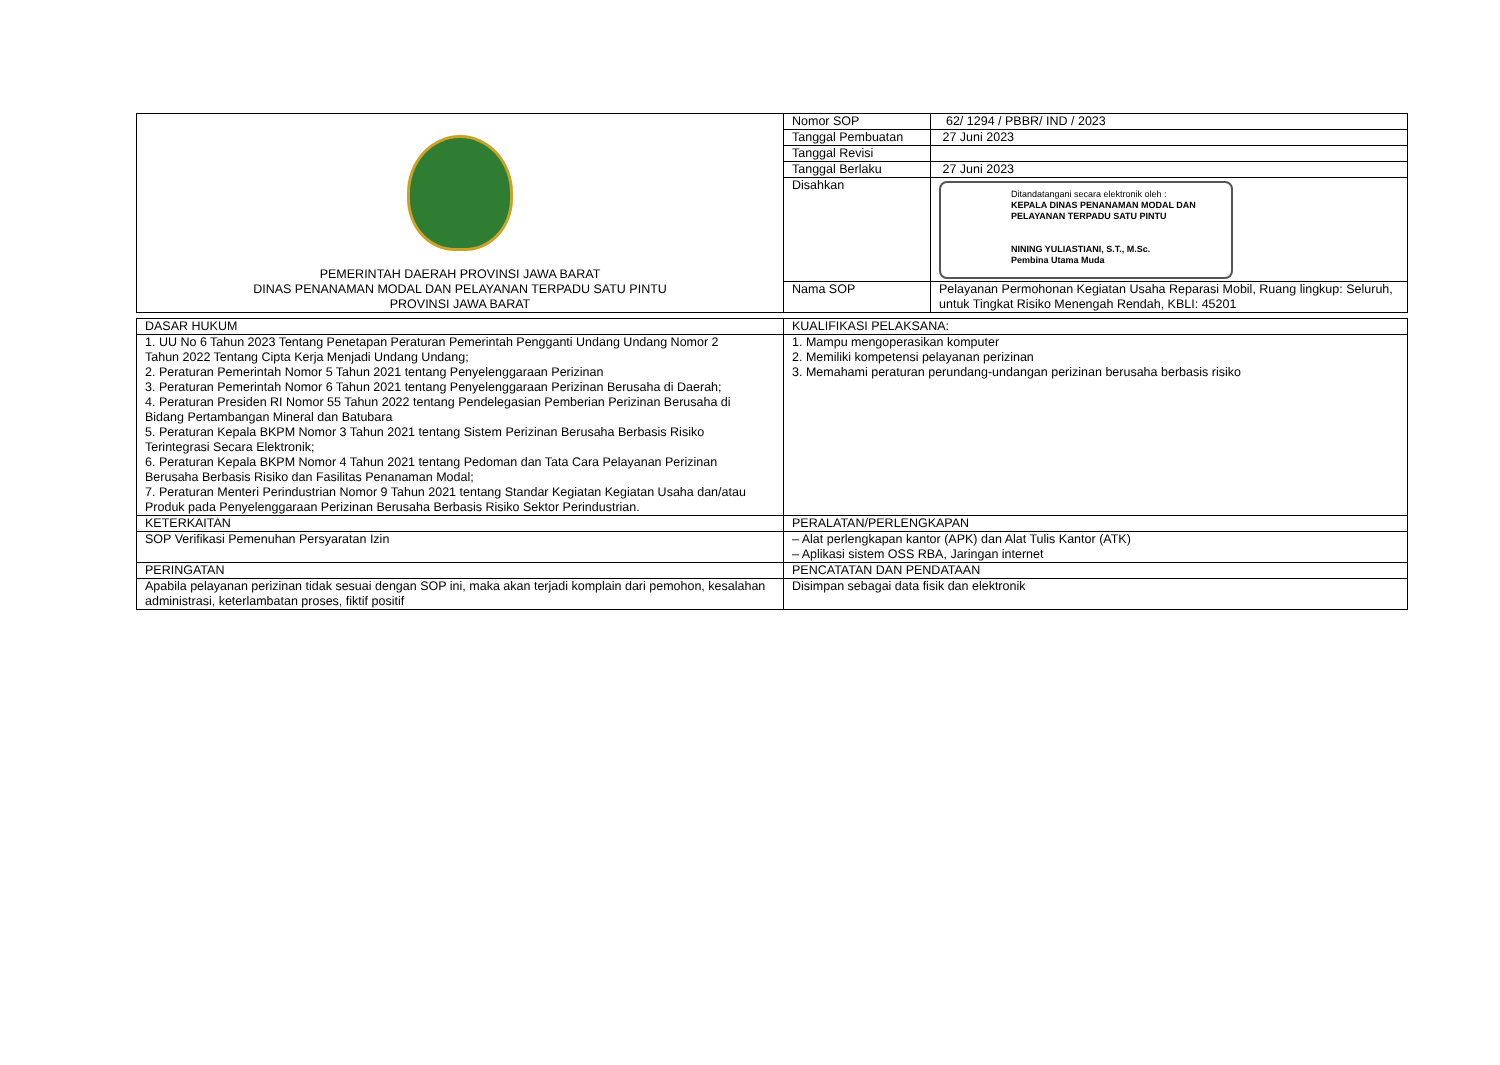| PEMERINTAH DAERAH PROVINSI JAWA BARAT DINAS PENANAMAN MODAL DAN PELAYANAN TERPADU SATU PINTU PROVINSI JAWA BARAT | Nomor SOP | 62/ 1294 / PBBR/ IND / 2023 |
| | Tanggal Pembuatan | 27 Juni 2023 |
| | Tanggal Revisi | |
| | Tanggal Berlaku | 27 Juni 2023 |
| | Disahkan | Ditandatangani secara elektronik oleh : KEPALA DINAS PENANAMAN MODAL DAN PELAYANAN TERPADU SATU PINTU NINING YULIASTIANI, S.T., M.Sc. Pembina Utama Muda |
| | Nama SOP | Pelayanan Permohonan Kegiatan Usaha Reparasi Mobil, Ruang lingkup: Seluruh, untuk Tingkat Risiko Menengah Rendah, KBLI: 45201 |
| DASAR HUKUM | KUALIFIKASI PELAKSANA: |
| 1. UU No 6 Tahun 2023 Tentang Penetapan Peraturan Pemerintah Pengganti Undang Undang Nomor 2 Tahun 2022 Tentang Cipta Kerja Menjadi Undang Undang; 2. Peraturan Pemerintah Nomor 5 Tahun 2021 tentang Penyelenggaraan Perizinan 3. Peraturan Pemerintah Nomor 6 Tahun 2021 tentang Penyelenggaraan Perizinan Berusaha di Daerah; 4. Peraturan Presiden RI Nomor 55 Tahun 2022 tentang Pendelegasian Pemberian Perizinan Berusaha di Bidang Pertambangan Mineral dan Batubara 5. Peraturan Kepala BKPM Nomor 3 Tahun 2021 tentang Sistem Perizinan Berusaha Berbasis Risiko Terintegrasi Secara Elektronik; 6. Peraturan Kepala BKPM Nomor 4 Tahun 2021 tentang Pedoman dan Tata Cara Pelayanan Perizinan Berusaha Berbasis Risiko dan Fasilitas Penanaman Modal; 7. Peraturan Menteri Perindustrian Nomor 9 Tahun 2021 tentang Standar Kegiatan Kegiatan Usaha dan/atau Produk pada Penyelenggaraan Perizinan Berusaha Berbasis Risiko Sektor Perindustrian. | 1. Mampu mengoperasikan komputer 2. Memiliki kompetensi pelayanan perizinan 3. Memahami peraturan perundang-undangan perizinan berusaha berbasis risiko |
| KETERKAITAN | PERALATAN/PERLENGKAPAN |
| SOP Verifikasi Pemenuhan Persyaratan Izin | – Alat perlengkapan kantor (APK) dan Alat Tulis Kantor (ATK) – Aplikasi sistem OSS RBA, Jaringan internet |
| PERINGATAN | PENCATATAN DAN PENDATAAN |
| Apabila pelayanan perizinan tidak sesuai dengan SOP ini, maka akan terjadi komplain dari pemohon, kesalahan administrasi, keterlambatan proses, fiktif positif | Disimpan sebagai data fisik dan elektronik |